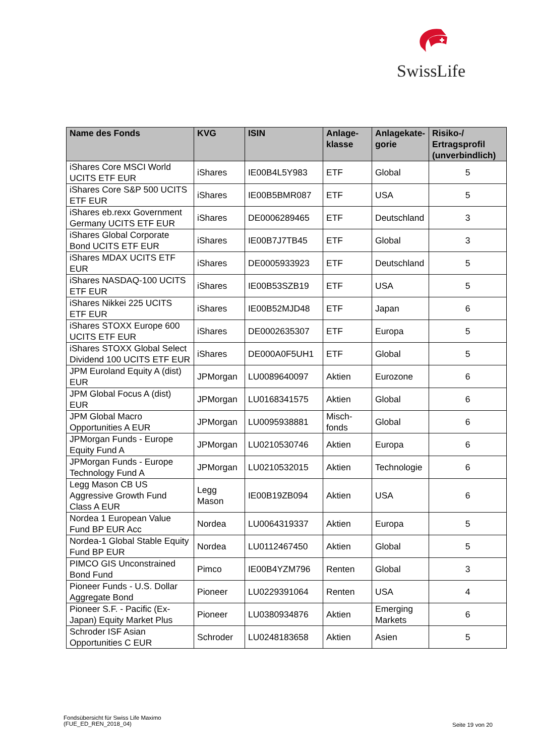SwissLife
| Name des Fonds | KVG | ISIN | Anlage- klasse | Anlagekate- gorie | Risiko-/ Ertragsprofil (unverbindlich) |
| --- | --- | --- | --- | --- | --- |
| iShares Core MSCI World UCITS ETF EUR | iShares | IE00B4L5Y983 | ETF | Global | 5 |
| iShares Core S&P 500 UCITS ETF EUR | iShares | IE00B5BMR087 | ETF | USA | 5 |
| iShares eb.rexx Government Germany UCITS ETF EUR | iShares | DE0006289465 | ETF | Deutschland | 3 |
| iShares Global Corporate Bond UCITS ETF EUR | iShares | IE00B7J7TB45 | ETF | Global | 3 |
| iShares MDAX UCITS ETF EUR | iShares | DE0005933923 | ETF | Deutschland | 5 |
| iShares NASDAQ-100 UCITS ETF EUR | iShares | IE00B53SZB19 | ETF | USA | 5 |
| iShares Nikkei 225 UCITS ETF EUR | iShares | IE00B52MJD48 | ETF | Japan | 6 |
| iShares STOXX Europe 600 UCITS ETF EUR | iShares | DE0002635307 | ETF | Europa | 5 |
| iShares STOXX Global Select Dividend 100 UCITS ETF EUR | iShares | DE000A0F5UH1 | ETF | Global | 5 |
| JPM Euroland Equity A (dist) EUR | JPMorgan | LU0089640097 | Aktien | Eurozone | 6 |
| JPM Global Focus A (dist) EUR | JPMorgan | LU0168341575 | Aktien | Global | 6 |
| JPM Global Macro Opportunities A EUR | JPMorgan | LU0095938881 | Misch- fonds | Global | 6 |
| JPMorgan Funds - Europe Equity Fund A | JPMorgan | LU0210530746 | Aktien | Europa | 6 |
| JPMorgan Funds - Europe Technology Fund A | JPMorgan | LU0210532015 | Aktien | Technologie | 6 |
| Legg Mason CB US Aggressive Growth Fund Class A EUR | Legg Mason | IE00B19ZB094 | Aktien | USA | 6 |
| Nordea 1 European Value Fund BP EUR Acc | Nordea | LU0064319337 | Aktien | Europa | 5 |
| Nordea-1 Global Stable Equity Fund BP EUR | Nordea | LU0112467450 | Aktien | Global | 5 |
| PIMCO GIS Unconstrained Bond Fund | Pimco | IE00B4YZM796 | Renten | Global | 3 |
| Pioneer Funds - U.S. Dollar Aggregate Bond | Pioneer | LU0229391064 | Renten | USA | 4 |
| Pioneer S.F. - Pacific (Ex-Japan) Equity Market Plus | Pioneer | LU0380934876 | Aktien | Emerging Markets | 6 |
| Schroder ISF Asian Opportunities C EUR | Schroder | LU0248183658 | Aktien | Asien | 5 |
Fondsübersicht für Swiss Life Maximo
(FUE_ED_REN_2018_04)
Seite 19 von 20